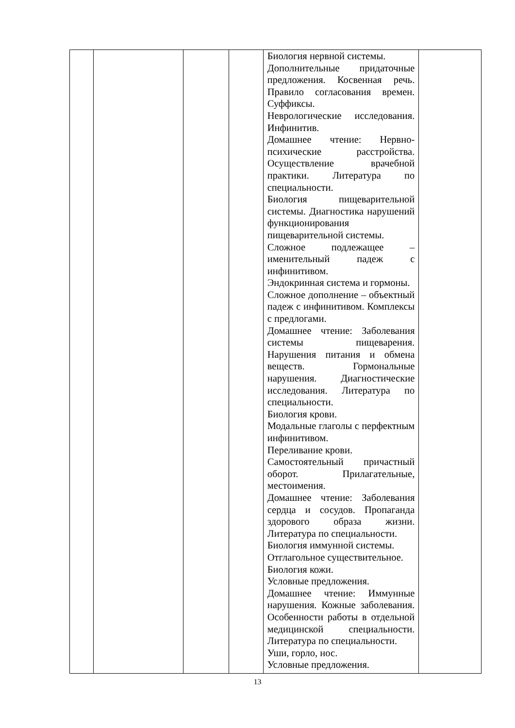| | | | | Биология нервной системы. Дополнительные придаточные предложения. Косвенная речь. Правило согласования времен. Суффиксы. Неврологические исследования. Инфинитив. Домашнее чтение: Нервно-психические расстройства. Осуществление врачебной практики. Литература по специальности. Биология пищеварительной системы. Диагностика нарушений функционирования пищеварительной системы. Сложное подлежащее – именительный падеж с инфинитивом. Эндокринная система и гормоны. Сложное дополнение – объектный падеж с инфинитивом. Комплексы с предлогами. Домашнее чтение: Заболевания системы пищеварения. Нарушения питания и обмена веществ. Гормональные нарушения. Диагностические исследования. Литература по специальности. Биология крови. Модальные глаголы с перфектным инфинитивом. Переливание крови. Самостоятельный причастный оборот. Прилагательные, местоимения. Домашнее чтение: Заболевания сердца и сосудов. Пропаганда здорового образа жизни. Литература по специальности. Биология иммунной системы. Отглагольное существительное. Биология кожи. Условные предложения. Домашнее чтение: Иммунные нарушения. Кожные заболевания. Особенности работы в отдельной медицинской специальности. Литература по специальности. Уши, горло, нос. Условные предложения. | |
13